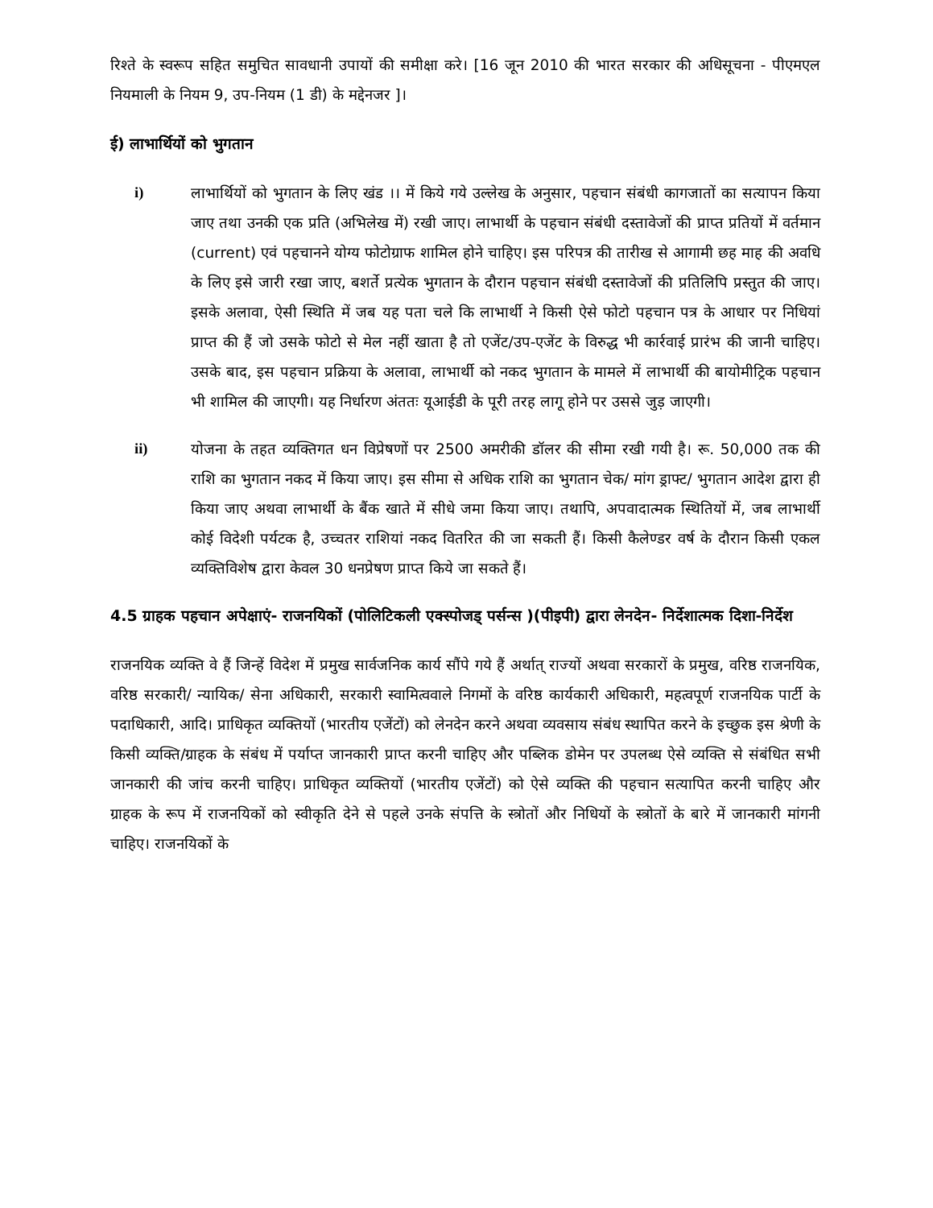रिश्ते के स्वरूप सहित समुचित सावधानी उपायों की समीक्षा करे। [16 जून 2010 की भारत सरकार की अधिसूचना - पीएमएल नियमाली के नियम 9, उप-नियम (1 डी) के मद्देनजर ]।
ई) लाभार्थियों को भुगतान
i) लाभार्थियों को भुगतान के लिए खंड ।। में किये गये उल्लेख के अनुसार, पहचान संबंधी कागजातों का सत्यापन किया जाए तथा उनकी एक प्रति (अभिलेख में) रखी जाए। लाभार्थी के पहचान संबंधी दस्तावेजों की प्राप्त प्रतियों में वर्तमान (current) एवं पहचानने योग्य फोटोग्राफ शामिल होने चाहिए। इस परिपत्र की तारीख से आगामी छह माह की अवधि के लिए इसे जारी रखा जाए, बशर्ते प्रत्येक भुगतान के दौरान पहचान संबंधी दस्तावेजों की प्रतिलिपि प्रस्तुत की जाए। इसके अलावा, ऐसी स्थिति में जब यह पता चले कि लाभार्थी ने किसी ऐसे फोटो पहचान पत्र के आधार पर निधियां प्राप्त की हैं जो उसके फोटो से मेल नहीं खाता है तो एजेंट/उप-एजेंट के विरुद्ध भी कार्रवाई प्रारंभ की जानी चाहिए। उसके बाद, इस पहचान प्रक्रिया के अलावा, लाभार्थी को नकद भुगतान के मामले में लाभार्थी की बायोमीट्रिक पहचान भी शामिल की जाएगी। यह निर्धारण अंततः यूआईडी के पूरी तरह लागू होने पर उससे जुड़ जाएगी।
ii) योजना के तहत व्यक्तिगत धन विप्रेषणों पर 2500 अमरीकी डॉलर की सीमा रखी गयी है। रू. 50,000 तक की राशि का भुगतान नकद में किया जाए। इस सीमा से अधिक राशि का भुगतान चेक/ मांग ड्राफ्ट/ भुगतान आदेश द्वारा ही किया जाए अथवा लाभार्थी के बैंक खाते में सीधे जमा किया जाए। तथापि, अपवादात्मक स्थितियों में, जब लाभार्थी कोई विदेशी पर्यटक है, उच्चतर राशियां नकद वितरित की जा सकती हैं। किसी कैलेण्डर वर्ष के दौरान किसी एकल व्यक्तिविशेष द्वारा केवल 30 धनप्रेषण प्राप्त किये जा सकते हैं।
4.5 ग्राहक पहचान अपेक्षाएं- राजनयिकों (पोलिटिकली एक्स्पोजड् पर्सन्स )(पीइपी) द्वारा लेनदेन- निर्देशात्मक दिशा-निर्देश
राजनयिक व्यक्ति वे हैं जिन्हें विदेश में प्रमुख सार्वजनिक कार्य सौंपे गये हैं अर्थात् राज्यों अथवा सरकारों के प्रमुख, वरिष्ठ राजनयिक, वरिष्ठ सरकारी/ न्यायिक/ सेना अधिकारी, सरकारी स्वामित्ववाले निगमों के वरिष्ठ कार्यकारी अधिकारी, महत्वपूर्ण राजनयिक पार्टी के पदाधिकारी, आदि। प्राधिकृत व्यक्तियों (भारतीय एजेंटों) को लेनदेन करने अथवा व्यवसाय संबंध स्थापित करने के इच्छुक इस श्रेणी के किसी व्यक्ति/ग्राहक के संबंध में पर्याप्त जानकारी प्राप्त करनी चाहिए और पब्लिक डोमेन पर उपलब्ध ऐसे व्यक्ति से संबंधित सभी जानकारी की जांच करनी चाहिए। प्राधिकृत व्यक्तियों (भारतीय एजेंटों) को ऐसे व्यक्ति की पहचान सत्यापित करनी चाहिए और ग्राहक के रूप में राजनयिकों को स्वीकृति देने से पहले उनके संपत्ति के स्त्रोतों और निधियों के स्त्रोतों के बारे में जानकारी मांगनी चाहिए। राजनयिकों के